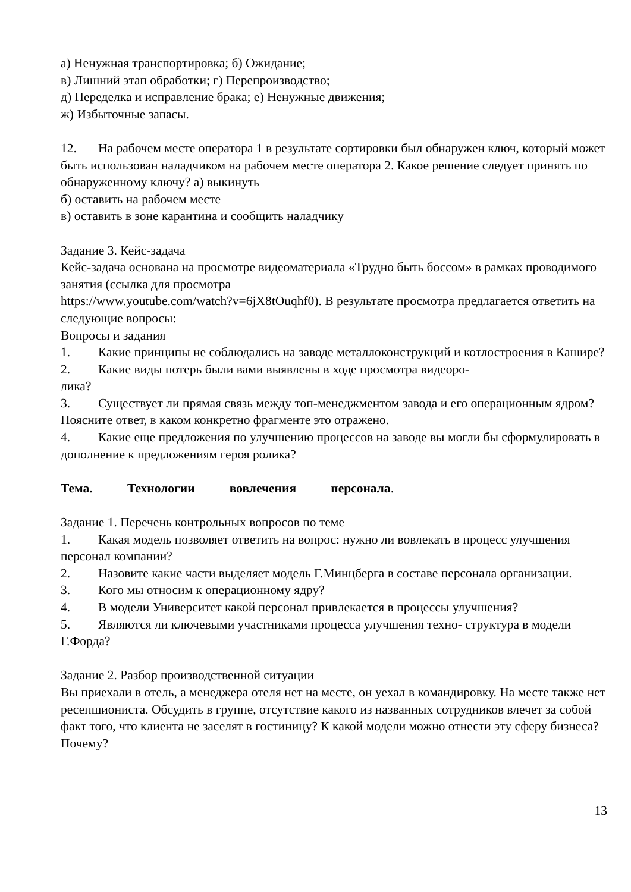а) Ненужная транспортировка; б) Ожидание;
в) Лишний этап обработки; г) Перепроизводство;
д) Переделка и исправление брака; е) Ненужные движения;
ж) Избыточные запасы.
12. На рабочем месте оператора 1 в результате сортировки был обнаружен ключ, который может быть использован наладчиком на рабочем месте оператора 2. Какое решение следует принять по обнаруженному ключу? а) выкинуть
б) оставить на рабочем месте
в) оставить в зоне карантина и сообщить наладчику
Задание 3. Кейс-задача
Кейс-задача основана на просмотре видеоматериала «Трудно быть боссом» в рамках проводимого занятия (ссылка для просмотра
https://www.youtube.com/watch?v=6jX8tOuqhf0). В результате просмотра предлагается ответить на следующие вопросы:
Вопросы и задания
1. Какие принципы не соблюдались на заводе металлоконструкций и котлостроения в Кашире?
2. Какие виды потерь были вами выявлены в ходе просмотра видеоро-
лика?
3. Существует ли прямая связь между топ-менеджментом завода и его операционным ядром? Поясните ответ, в каком конкретно фрагменте это отражено.
4. Какие еще предложения по улучшению процессов на заводе вы могли бы сформулировать в дополнение к предложениям героя ролика?
Тема. Технологии вовлечения персонала.
Задание 1. Перечень контрольных вопросов по теме
1. Какая модель позволяет ответить на вопрос: нужно ли вовлекать в процесс улучшения персонал компании?
2. Назовите какие части выделяет модель Г.Минцберга в составе персонала организации.
3. Кого мы относим к операционному ядру?
4. В модели Университет какой персонал привлекается в процессы улучшения?
5. Являются ли ключевыми участниками процесса улучшения техно- структура в модели Г.Форда?
Задание 2. Разбор производственной ситуации
Вы приехали в отель, а менеджера отеля нет на месте, он уехал в командировку. На месте также нет ресепшиониста. Обсудить в группе, отсутствие какого из названных сотрудников влечет за собой факт того, что клиента не заселят в гостиницу? К какой модели можно отнести эту сферу бизнеса? Почему?
13